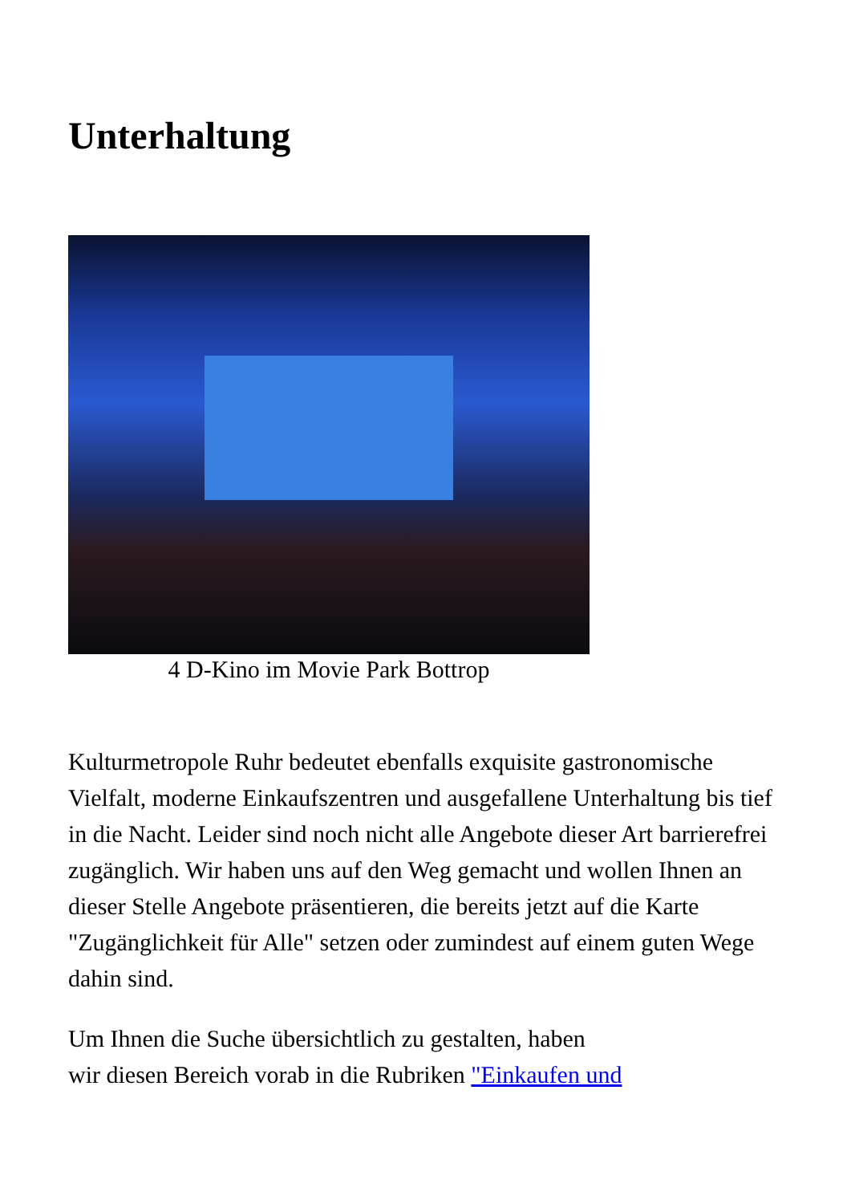Unterhaltung
4 D-Kino im Movie Park Bottrop
Kulturmetropole Ruhr bedeutet ebenfalls exquisite gastronomische Vielfalt, moderne Einkaufszentren und ausgefallene Unterhaltung bis tief in die Nacht. Leider sind noch nicht alle Angebote dieser Art barrierefrei zugänglich. Wir haben uns auf den Weg gemacht und wollen Ihnen an dieser Stelle Angebote präsentieren, die bereits jetzt auf die Karte "Zugänglichkeit für Alle" setzen oder zumindest auf einem guten Wege dahin sind.
Um Ihnen die Suche übersichtlich zu gestalten, haben
wir diesen Bereich vorab in die Rubriken "Einkaufen und